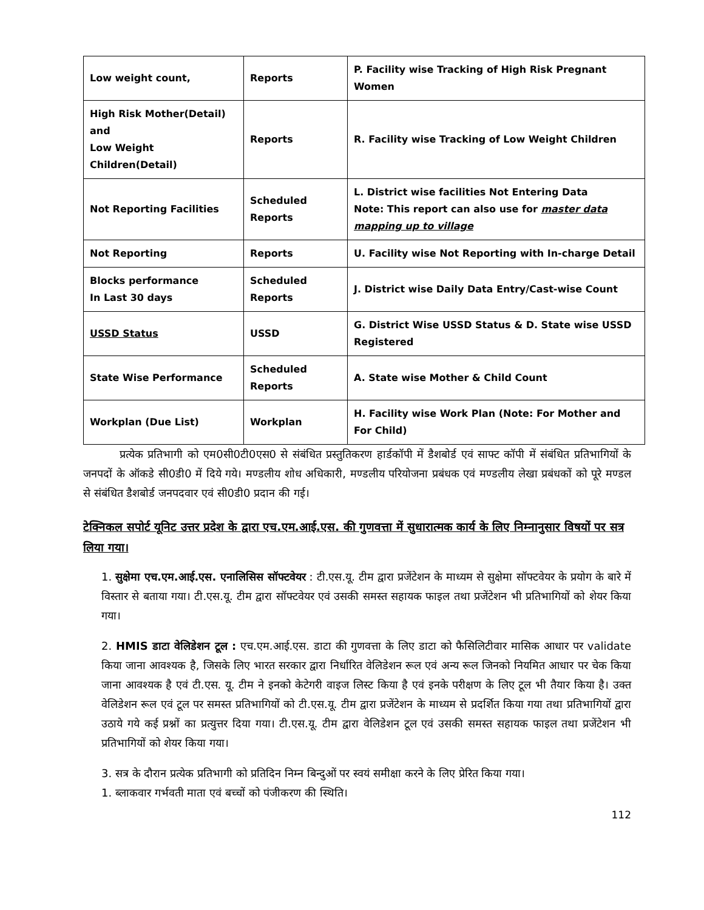| Low weight count, | Reports | P. Facility wise Tracking of High Risk Pregnant Women |
| High Risk Mother(Detail) and Low Weight Children(Detail) | Reports | R. Facility wise Tracking of Low Weight Children |
| Not Reporting Facilities | Scheduled Reports | L. District wise facilities Not Entering Data Note: This report can also use for master data mapping up to village |
| Not Reporting | Reports | U. Facility wise Not Reporting with In-charge Detail |
| Blocks performance In Last 30 days | Scheduled Reports | J. District wise Daily Data Entry/Cast-wise Count |
| USSD Status | USSD | G. District Wise USSD Status & D. State wise USSD Registered |
| State Wise Performance | Scheduled Reports | A. State wise Mother & Child Count |
| Workplan (Due List) | Workplan | H. Facility wise Work Plan (Note: For Mother and For Child) |
प्रत्येक प्रतिभागी को एम0सी0टी0एस0 से संबंधित प्रस्तुतिकरण हार्डकॉपी में डैशबोर्ड एवं साफ्ट कॉपी में संबंधित प्रतिभागियों के जनपदों के ऑकडे सी0डी0 में दिये गये। मण्डलीय शोध अधिकारी, मण्डलीय परियोजना प्रबंधक एवं मण्डलीय लेखा प्रबंधकों को पूरे मण्डल से संबंधित डैशबोर्ड जनपदवार एवं सी0डी0 प्रदान की गई।
टेक्निकल सपोर्ट यूनिट उत्तर प्रदेश के द्वारा एच.एम.आई.एस. की गुणवत्ता में सुधारात्मक कार्य के लिए निम्नानुसार विषयों पर सत्र लिया गया।
1. सुक्षेमा एच.एम.आई.एस. एनालिसिस सॉफ्टवेयर : टी.एस.यू. टीम द्वारा प्रजेंटेशन के माध्यम से सुक्षेमा सॉफ्टवेयर के प्रयोग के बारे में विस्तार से बताया गया। टी.एस.यू. टीम द्वारा सॉफ्टवेयर एवं उसकी समस्त सहायक फाइल तथा प्रजेंटेशन भी प्रतिभागियों को शेयर किया गया।
2. HMIS डाटा वेलिडेशन टूल : एच.एम.आई.एस. डाटा की गुणवत्ता के लिए डाटा को फैसिलिटीवार मासिक आधार पर validate किया जाना आवश्यक है, जिसके लिए भारत सरकार द्वारा निर्धारित वेलिडेशन रूल एवं अन्य रूल जिनको नियमित आधार पर चेक किया जाना आवश्यक है एवं टी.एस. यू. टीम ने इनको केटेगरी वाइज लिस्ट किया है एवं इनके परीक्षण के लिए टूल भी तैयार किया है। उक्त वेलिडेशन रूल एवं टूल पर समस्त प्रतिभागियों को टी.एस.यू. टीम द्वारा प्रजेंटेशन के माध्यम से प्रदर्शित किया गया तथा प्रतिभागियों द्वारा उठाये गये कई प्रश्नों का प्रत्युत्तर दिया गया। टी.एस.यू. टीम द्वारा वेलिडेशन टूल एवं उसकी समस्त सहायक फाइल तथा प्रजेंटेशन भी प्रतिभागियों को शेयर किया गया।
3. सत्र के दौरान प्रत्येक प्रतिभागी को प्रतिदिन निम्न बिन्दुओं पर स्वयं समीक्षा करने के लिए प्रेरित किया गया।
1. ब्लाकवार गर्भवती माता एवं बच्चों को पंजीकरण की स्थिति।
112